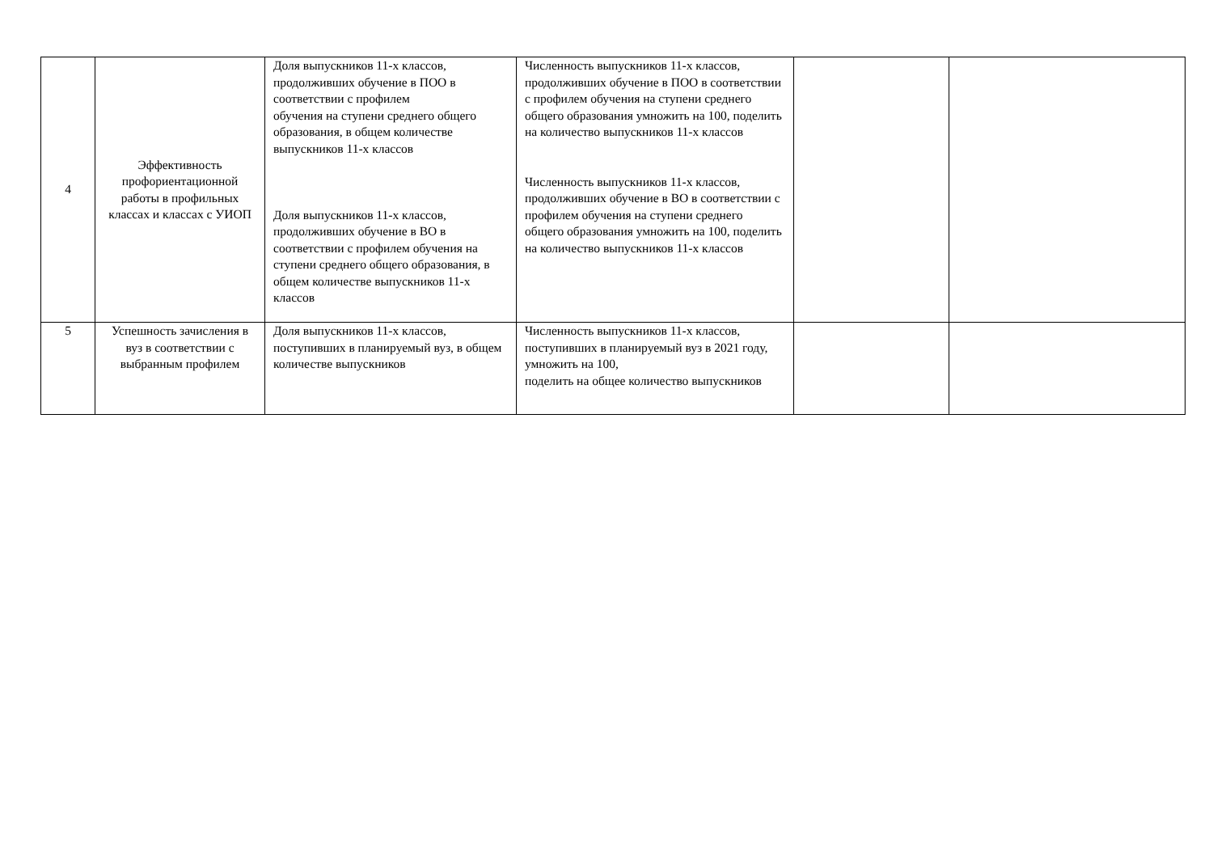| 4 | Эффективность профориентационной работы в профильных классах и классах с УИОП | Доля выпускников 11-х классов, продолживших обучение в ПОО в соответствии с профилем обучения на ступени среднего общего образования, в общем количестве выпускников 11-х классов Доля выпускников 11-х классов, продолживших обучение в ВО в соответствии с профилем обучения на ступени среднего общего образования, в общем количестве выпускников 11-х классов | Численность выпускников 11-х классов, продолживших обучение в ПОО в соответствии с профилем обучения на ступени среднего общего образования умножить на 100, поделить на количество выпускников 11-х классов Численность выпускников 11-х классов, продолживших обучение в ВО в соответствии с профилем обучения на ступени среднего общего образования умножить на 100, поделить на количество выпускников 11-х классов | | |
| 5 | Успешность зачисления в вуз в соответствии с выбранным профилем | Доля выпускников 11-х классов, поступивших в планируемый вуз, в общем количестве выпускников | Численность выпускников 11-х классов, поступивших в планируемый вуз в 2021 году, умножить на 100, поделить на общее количество выпускников | | |